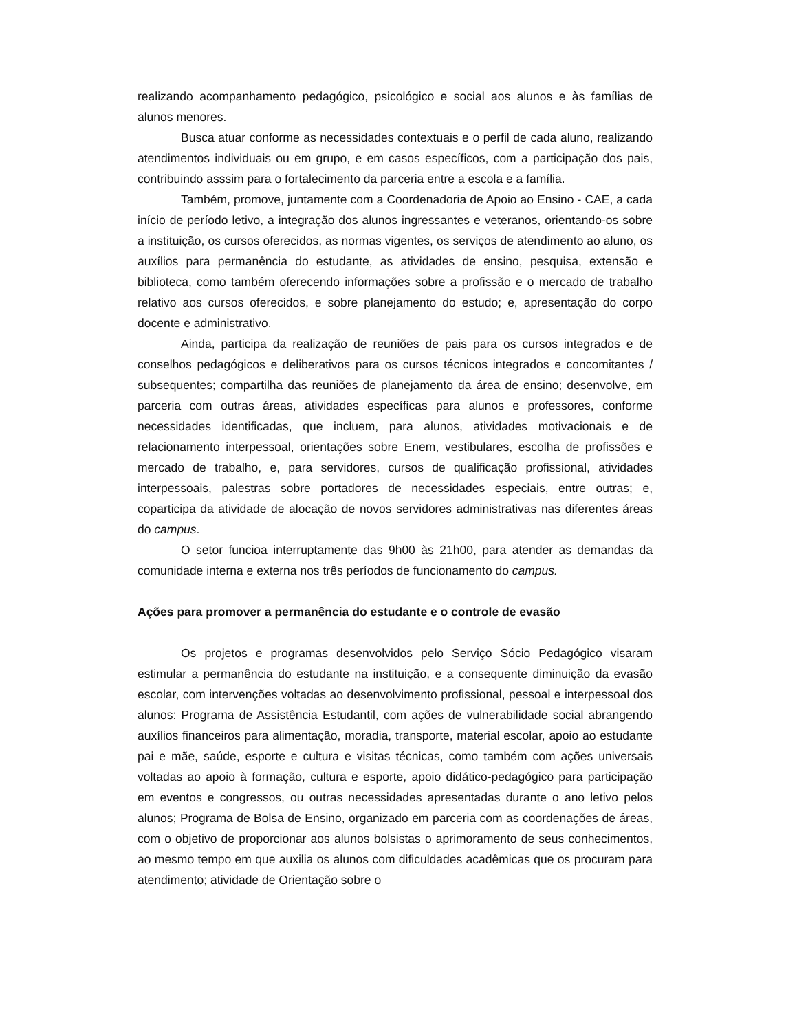realizando acompanhamento pedagógico, psicológico e social aos alunos e às famílias de alunos menores.
Busca atuar conforme as necessidades contextuais e o perfil de cada aluno, realizando atendimentos individuais ou em grupo, e em casos específicos, com a participação dos pais, contribuindo asssim para o fortalecimento da parceria entre a escola e a família.
Também, promove, juntamente com a Coordenadoria de Apoio ao Ensino - CAE, a cada início de período letivo, a integração dos alunos ingressantes e veteranos, orientando-os sobre a instituição, os cursos oferecidos, as normas vigentes, os serviços de atendimento ao aluno, os auxílios para permanência do estudante, as atividades de ensino, pesquisa, extensão e biblioteca, como também oferecendo informações sobre a profissão e o mercado de trabalho relativo aos cursos oferecidos, e sobre planejamento do estudo; e, apresentação do corpo docente e administrativo.
Ainda, participa da realização de reuniões de pais para os cursos integrados e de conselhos pedagógicos e deliberativos para os cursos técnicos integrados e concomitantes / subsequentes; compartilha das reuniões de planejamento da área de ensino; desenvolve, em parceria com outras áreas, atividades específicas para alunos e professores, conforme necessidades identificadas, que incluem, para alunos, atividades motivacionais e de relacionamento interpessoal, orientações sobre Enem, vestibulares, escolha de profissões e mercado de trabalho, e, para servidores, cursos de qualificação profissional, atividades interpessoais, palestras sobre portadores de necessidades especiais, entre outras; e, coparticipa da atividade de alocação de novos servidores administrativas nas diferentes áreas do campus.
O setor funcioa interruptamente das 9h00 às 21h00, para atender as demandas da comunidade interna e externa nos três períodos de funcionamento do campus.
Ações para promover a permanência do estudante e o controle de evasão
Os projetos e programas desenvolvidos pelo Serviço Sócio Pedagógico visaram estimular a permanência do estudante na instituição, e a consequente diminuição da evasão escolar, com intervenções voltadas ao desenvolvimento profissional, pessoal e interpessoal dos alunos: Programa de Assistência Estudantil, com ações de vulnerabilidade social abrangendo auxílios financeiros para alimentação, moradia, transporte, material escolar, apoio ao estudante pai e mãe, saúde, esporte e cultura e visitas técnicas, como também com ações universais voltadas ao apoio à formação, cultura e esporte, apoio didático-pedagógico para participação em eventos e congressos, ou outras necessidades apresentadas durante o ano letivo pelos alunos; Programa de Bolsa de Ensino, organizado em parceria com as coordenações de áreas, com o objetivo de proporcionar aos alunos bolsistas o aprimoramento de seus conhecimentos, ao mesmo tempo em que auxilia os alunos com dificuldades acadêmicas que os procuram para atendimento; atividade de Orientação sobre o